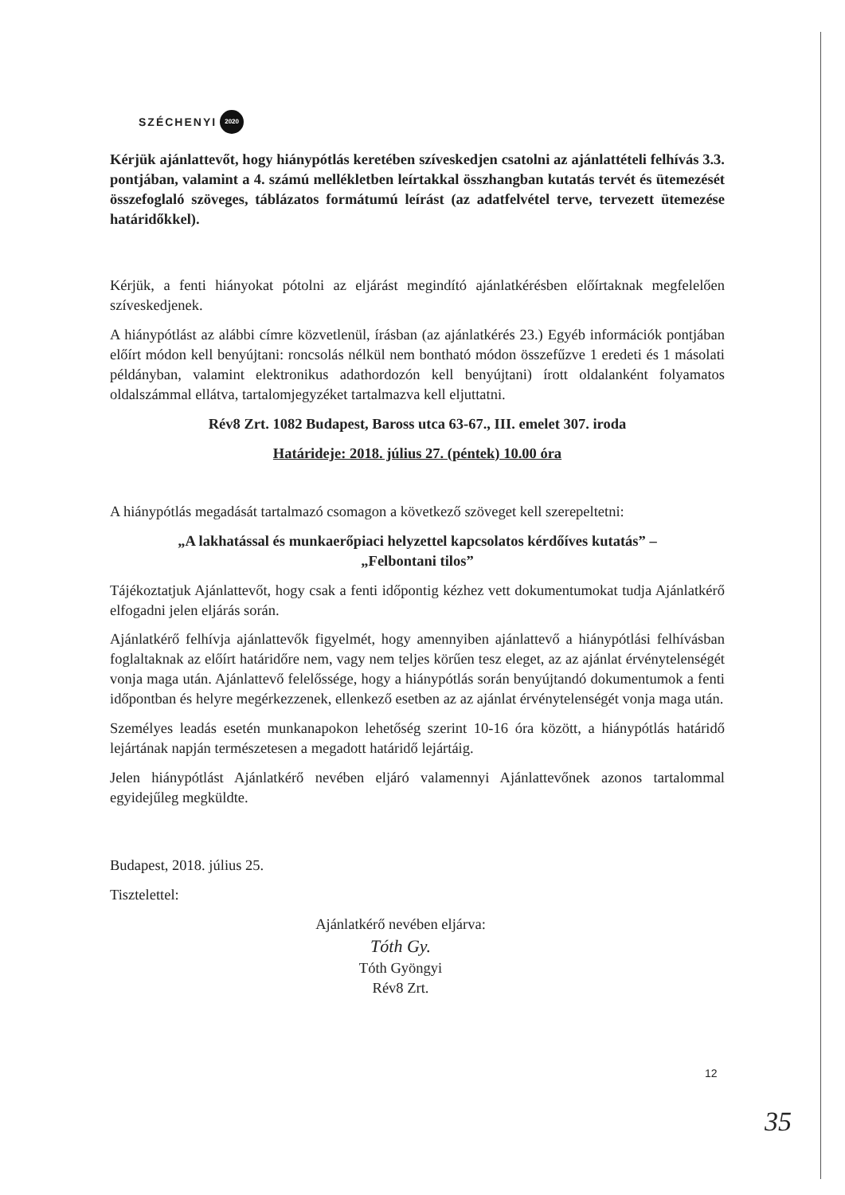SZÉCHENYI 2020
Kérjük ajánlattevőt, hogy hiánypótlás keretében szíveskedjen csatolni az ajánlattételi felhívás 3.3. pontjában, valamint a 4. számú mellékletben leírtakkal összhangban kutatás tervét és ütemezését összefoglaló szöveges, táblázatos formátumú leírást (az adatfelvétel terve, tervezett ütemezése határidőkkel).
Kérjük, a fenti hiányokat pótolni az eljárást megindító ajánlatkérésben előírtaknak megfelelően szíveskedjenek.
A hiánypótlást az alábbi címre közvetlenül, írásban (az ajánlatkérés 23.) Egyéb információk pontjában előírt módon kell benyújtani: roncsolás nélkül nem bontható módon összefűzve 1 eredeti és 1 másolati példányban, valamint elektronikus adathordozón kell benyújtani) írott oldalanként folyamatos oldalszámmal ellátva, tartalomjegyzéket tartalmazva kell eljuttatni.
Rév8 Zrt. 1082 Budapest, Baross utca 63-67., III. emelet 307. iroda
Határideje: 2018. július 27. (péntek) 10.00 óra
A hiánypótlás megadását tartalmazó csomagon a következő szöveget kell szerepeltetni:
„A lakhatással és munkaerőpiaci helyzettel kapcsolatos kérdőíves kutatás” –
„Felbontani tilos”
Tájékoztatjuk Ajánlattevőt, hogy csak a fenti időpontig kézhez vett dokumentumokat tudja Ajánlatkérő elfogadni jelen eljárás során.
Ajánlatkérő felhívja ajánlattevők figyelmét, hogy amennyiben ajánlattevő a hiánypótlási felhívásban foglaltaknak az előírt határidőre nem, vagy nem teljes körűen tesz eleget, az az ajánlat érvénytelenségét vonja maga után. Ajánlattevő felelőssége, hogy a hiánypótlás során benyújtandó dokumentumok a fenti időpontban és helyre megérkezzenek, ellenkező esetben az az ajánlat érvénytelenségét vonja maga után.
Személyes leadás esetén munkanapokon lehetőség szerint 10-16 óra között, a hiánypótlás határidő lejártának napján természetesen a megadott határidő lejártáig.
Jelen hiánypótlást Ajánlatkérő nevében eljáró valamennyi Ajánlattevőnek azonos tartalommal egyidejűleg megküldte.
Budapest, 2018. július 25.
Tisztelettel:
Ajánlatkérő nevében eljárva:
Tóth Gy.
Tóth Gyöngyi
Rév8 Zrt.
12
35